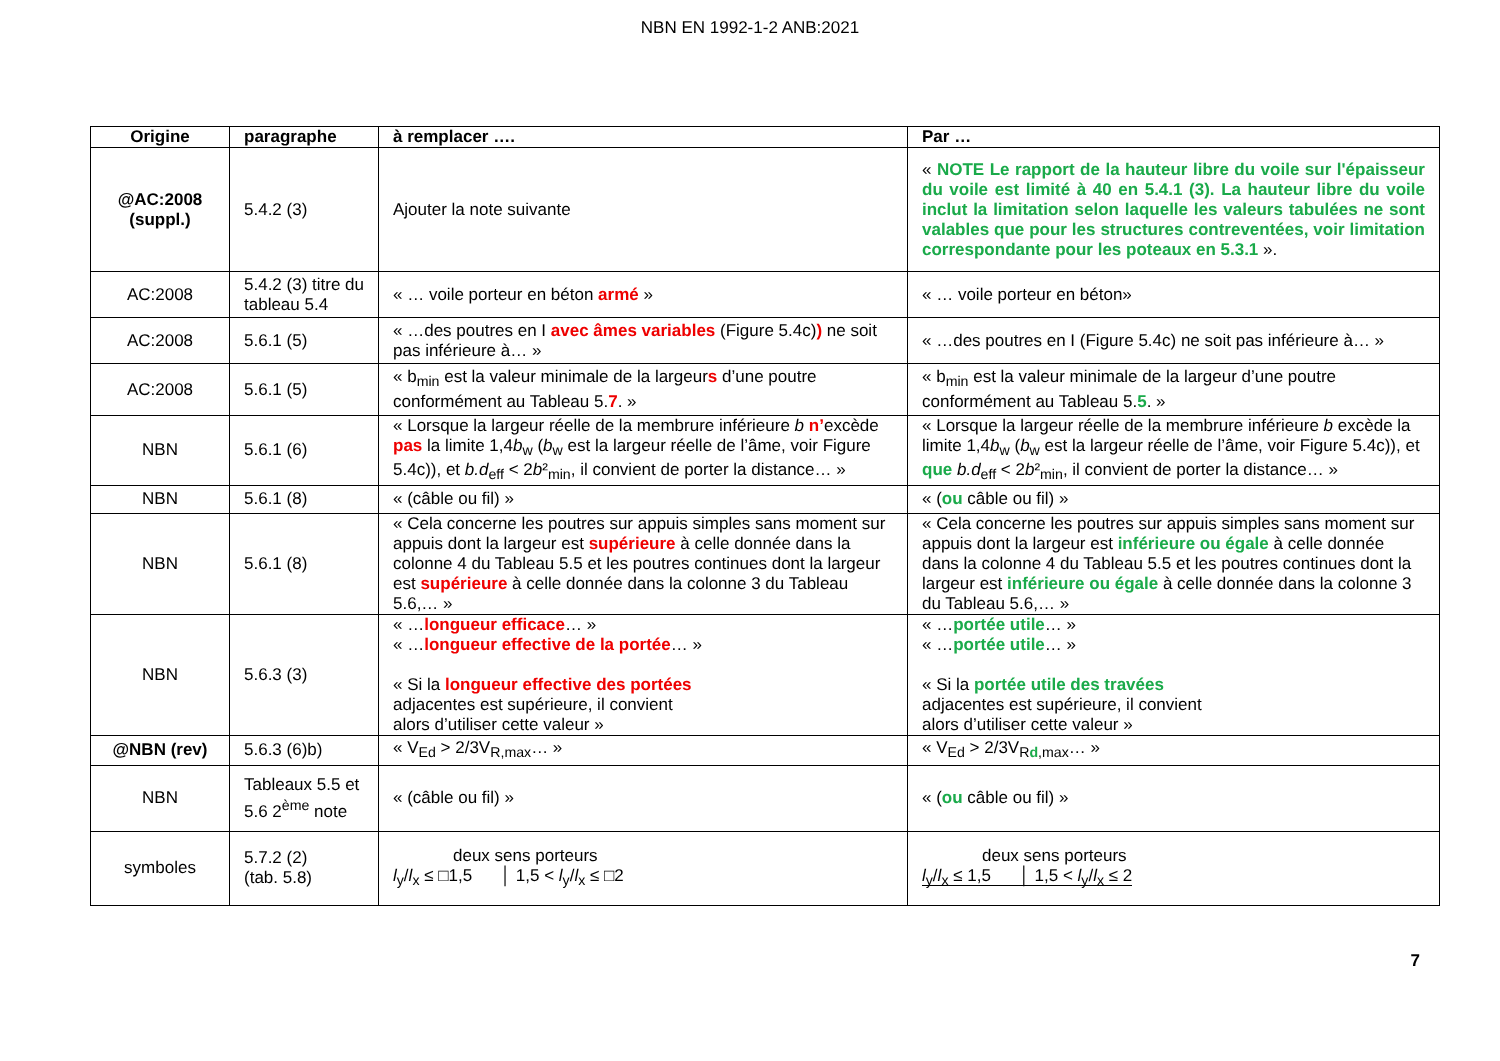NBN EN 1992-1-2 ANB:2021
| Origine | paragraphe | à remplacer …. | Par … |
| --- | --- | --- | --- |
| @AC:2008 (suppl.) | 5.4.2 (3) | Ajouter la note suivante | « NOTE Le rapport de la hauteur libre du voile sur l'épaisseur du voile est limité à 40 en 5.4.1 (3). La hauteur libre du voile inclut la limitation selon laquelle les valeurs tabulées ne sont valables que pour les structures contreventées, voir limitation correspondante pour les poteaux en 5.3.1 ». |
| AC:2008 | 5.4.2 (3) titre du tableau 5.4 | « … voile porteur en béton armé » | « … voile porteur en béton» |
| AC:2008 | 5.6.1 (5) | « …des poutres en I avec âmes variables (Figure 5.4c) ) ne soit pas inférieure à… » | « …des poutres en I (Figure 5.4c) ne soit pas inférieure à… » |
| AC:2008 | 5.6.1 (5) | « b<sub>min</sub> est la valeur minimale de la largeur s d’une poutre conformément au Tableau 5. 7 . » | « b<sub>min</sub> est la valeur minimale de la largeur d’une poutre conformément au Tableau 5. 5 . » |
| NBN | 5.6.1 (6) | « Lorsque la largeur réelle de la membrure inférieure b n’ excède pas la limite 1,4 b<sub>w</sub> ( b<sub>w</sub> est la largeur réelle de l’âme, voir Figure 5.4c)), et b.d<sub>eff</sub> < 2 b ²<sub>min</sub>, il convient de porter la distance… » | « Lorsque la largeur réelle de la membrure inférieure b excède la limite 1,4 b<sub>w</sub> ( b<sub>w</sub> est la largeur réelle de l’âme, voir Figure 5.4c)), et que b.d<sub>eff</sub> < 2 b ²<sub>min</sub>, il convient de porter la distance… » |
| NBN | 5.6.1 (8) | « (câble ou fil) » | « ( ou câble ou fil) » |
| NBN | 5.6.1 (8) | « Cela concerne les poutres sur appuis simples sans moment sur appuis dont la largeur est supérieure à celle donnée dans la colonne 4 du Tableau 5.5 et les poutres continues dont la largeur est supérieure à celle donnée dans la colonne 3 du Tableau 5.6,… » | « Cela concerne les poutres sur appuis simples sans moment sur appuis dont la largeur est inférieure ou égale à celle donnée dans la colonne 4 du Tableau 5.5 et les poutres continues dont la largeur est inférieure ou égale à celle donnée dans la colonne 3 du Tableau 5.6,… » |
| NBN | 5.6.3 (3) | « … longueur efficace … » « … longueur effective de la portée … » « Si la longueur effective des portées adjacentes est supérieure, il convient alors d’utiliser cette valeur » | « … portée utile … » « … portée utile … » « Si la portée utile des travées adjacentes est supérieure, il convient alors d’utiliser cette valeur » |
| @NBN (rev) | 5.6.3 (6)b) | « V<sub>Ed</sub> > 2/3V<sub>R,max</sub>… » | « V<sub>Ed</sub> > 2/3V<sub>Rd,max</sub>… » |
| NBN | Tableaux 5.5 et 5.6 2<sup>ème</sup> note | « (câble ou fil) » | « ( ou câble ou fil) » |
| symboles | 5.7.2 (2) (tab. 5.8) | deux sens porteurs l<sub>y</sub>/ l<sub>x</sub> ≤ □1,5 │ 1,5 < l<sub>y</sub>/ l<sub>x</sub> ≤ □2 | deux sens porteurs l<sub>y</sub>/ l<sub>x</sub> ≤ 1,5 │ 1,5 < l<sub>y</sub>/ l<sub>x</sub> ≤ 2 |
7